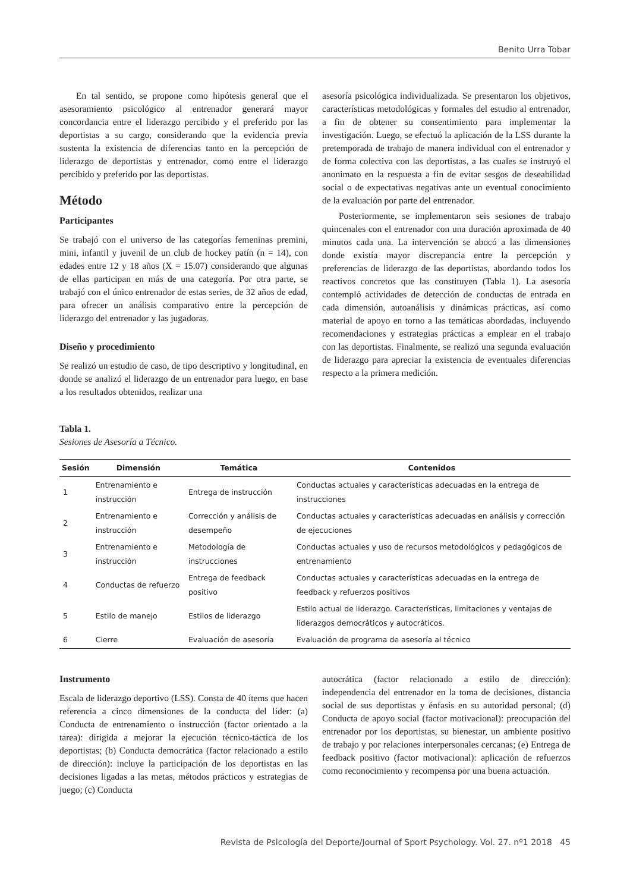Benito Urra Tobar
En tal sentido, se propone como hipótesis general que el asesoramiento psicológico al entrenador generará mayor concordancia entre el liderazgo percibido y el preferido por las deportistas a su cargo, considerando que la evidencia previa sustenta la existencia de diferencias tanto en la percepción de liderazgo de deportistas y entrenador, como entre el liderazgo percibido y preferido por las deportistas.
Método
Participantes
Se trabajó con el universo de las categorías femeninas premini, mini, infantil y juvenil de un club de hockey patín (n = 14), con edades entre 12 y 18 años (X = 15.07) considerando que algunas de ellas participan en más de una categoría. Por otra parte, se trabajó con el único entrenador de estas series, de 32 años de edad, para ofrecer un análisis comparativo entre la percepción de liderazgo del entrenador y las jugadoras.
Diseño y procedimiento
Se realizó un estudio de caso, de tipo descriptivo y longitudinal, en donde se analizó el liderazgo de un entrenador para luego, en base a los resultados obtenidos, realizar una
asesoría psicológica individualizada. Se presentaron los objetivos, características metodológicas y formales del estudio al entrenador, a fin de obtener su consentimiento para implementar la investigación. Luego, se efectuó la aplicación de la LSS durante la pretemporada de trabajo de manera individual con el entrenador y de forma colectiva con las deportistas, a las cuales se instruyó el anonimato en la respuesta a fin de evitar sesgos de deseabilidad social o de expectativas negativas ante un eventual conocimiento de la evaluación por parte del entrenador.
Posteriormente, se implementaron seis sesiones de trabajo quincenales con el entrenador con una duración aproximada de 40 minutos cada una. La intervención se abocó a las dimensiones donde existía mayor discrepancia entre la percepción y preferencias de liderazgo de las deportistas, abordando todos los reactivos concretos que las constituyen (Tabla 1). La asesoría contempló actividades de detección de conductas de entrada en cada dimensión, autoanálisis y dinámicas prácticas, así como material de apoyo en torno a las temáticas abordadas, incluyendo recomendaciones y estrategias prácticas a emplear en el trabajo con las deportistas. Finalmente, se realizó una segunda evaluación de liderazgo para apreciar la existencia de eventuales diferencias respecto a la primera medición.
Tabla 1.
Sesiones de Asesoría a Técnico.
| Sesión | Dimensión | Temática | Contenidos |
| --- | --- | --- | --- |
| 1 | Entrenamiento e instrucción | Entrega de instrucción | Conductas actuales y características adecuadas en la entrega de instrucciones |
| 2 | Entrenamiento e instrucción | Corrección y análisis de desempeño | Conductas actuales y características adecuadas en análisis y corrección de ejecuciones |
| 3 | Entrenamiento e instrucción | Metodología de instrucciones | Conductas actuales y uso de recursos metodológicos y pedagógicos de entrenamiento |
| 4 | Conductas de refuerzo | Entrega de feedback positivo | Conductas actuales y características adecuadas en la entrega de feedback y refuerzos positivos |
| 5 | Estilo de manejo | Estilos de liderazgo | Estilo actual de liderazgo. Características, limitaciones y ventajas de liderazgos democráticos y autocráticos. |
| 6 | Cierre | Evaluación de asesoría | Evaluación de programa de asesoría al técnico |
Instrumento
Escala de liderazgo deportivo (LSS). Consta de 40 ítems que hacen referencia a cinco dimensiones de la conducta del líder: (a) Conducta de entrenamiento o instrucción (factor orientado a la tarea): dirigida a mejorar la ejecución técnico-táctica de los deportistas; (b) Conducta democrática (factor relacionado a estilo de dirección): incluye la participación de los deportistas en las decisiones ligadas a las metas, métodos prácticos y estrategias de juego; (c) Conducta
autocrática (factor relacionado a estilo de dirección): independencia del entrenador en la toma de decisiones, distancia social de sus deportistas y énfasis en su autoridad personal; (d) Conducta de apoyo social (factor motivacional): preocupación del entrenador por los deportistas, su bienestar, un ambiente positivo de trabajo y por relaciones interpersonales cercanas; (e) Entrega de feedback positivo (factor motivacional): aplicación de refuerzos como reconocimiento y recompensa por una buena actuación.
Revista de Psicología del Deporte/Journal of Sport Psychology. Vol. 27. nº1 2018 45